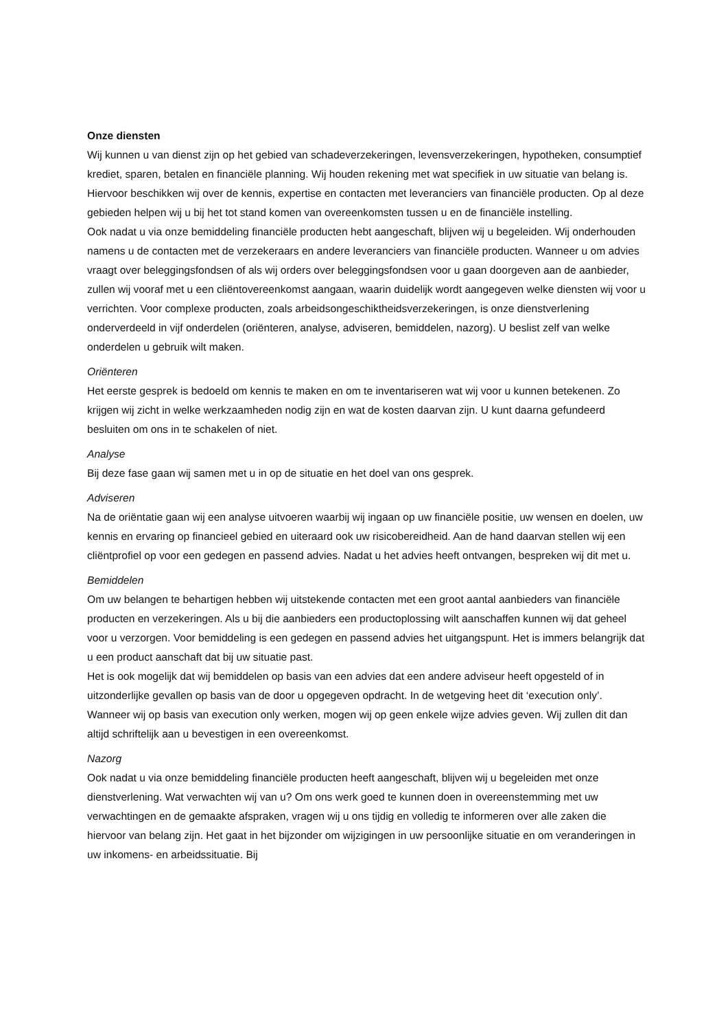Onze diensten
Wij kunnen u van dienst zijn op het gebied van schadeverzekeringen, levensverzekeringen, hypotheken, consumptief krediet, sparen, betalen en financiële planning. Wij houden rekening met wat specifiek in uw situatie van belang is. Hiervoor beschikken wij over de kennis, expertise en contacten met leveranciers van financiële producten. Op al deze gebieden helpen wij u bij het tot stand komen van overeenkomsten tussen u en de financiële instelling.
Ook nadat u via onze bemiddeling financiële producten hebt aangeschaft, blijven wij u begeleiden. Wij onderhouden namens u de contacten met de verzekeraars en andere leveranciers van financiële producten. Wanneer u om advies vraagt over beleggingsfondsen of als wij orders over beleggingsfondsen voor u gaan doorgeven aan de aanbieder, zullen wij vooraf met u een cliëntovereenkomst aangaan, waarin duidelijk wordt aangegeven welke diensten wij voor u verrichten. Voor complexe producten, zoals arbeidsongeschiktheidsverzekeringen, is onze dienstverlening onderverdeeld in vijf onderdelen (oriënteren, analyse, adviseren, bemiddelen, nazorg). U beslist zelf van welke onderdelen u gebruik wilt maken.
Oriënteren
Het eerste gesprek is bedoeld om kennis te maken en om te inventariseren wat wij voor u kunnen betekenen. Zo krijgen wij zicht in welke werkzaamheden nodig zijn en wat de kosten daarvan zijn. U kunt daarna gefundeerd besluiten om ons in te schakelen of niet.
Analyse
Bij deze fase gaan wij samen met u in op de situatie en het doel van ons gesprek.
Adviseren
Na de oriëntatie gaan wij een analyse uitvoeren waarbij wij ingaan op uw financiële positie, uw wensen en doelen, uw kennis en ervaring op financieel gebied en uiteraard ook uw risicobereidheid. Aan de hand daarvan stellen wij een cliëntprofiel op voor een gedegen en passend advies. Nadat u het advies heeft ontvangen, bespreken wij dit met u.
Bemiddelen
Om uw belangen te behartigen hebben wij uitstekende contacten met een groot aantal aanbieders van financiële producten en verzekeringen. Als u bij die aanbieders een productoplossing wilt aanschaffen kunnen wij dat geheel voor u verzorgen. Voor bemiddeling is een gedegen en passend advies het uitgangspunt. Het is immers belangrijk dat u een product aanschaft dat bij uw situatie past.
Het is ook mogelijk dat wij bemiddelen op basis van een advies dat een andere adviseur heeft opgesteld of in uitzonderlijke gevallen op basis van de door u opgegeven opdracht. In de wetgeving heet dit ‘execution only’. Wanneer wij op basis van execution only werken, mogen wij op geen enkele wijze advies geven. Wij zullen dit dan altijd schriftelijk aan u bevestigen in een overeenkomst.
Nazorg
Ook nadat u via onze bemiddeling financiële producten heeft aangeschaft, blijven wij u begeleiden met onze dienstverlening. Wat verwachten wij van u? Om ons werk goed te kunnen doen in overeenstemming met uw verwachtingen en de gemaakte afspraken, vragen wij u ons tijdig en volledig te informeren over alle zaken die hiervoor van belang zijn. Het gaat in het bijzonder om wijzigingen in uw persoonlijke situatie en om veranderingen in uw inkomens- en arbeidssituatie. Bij